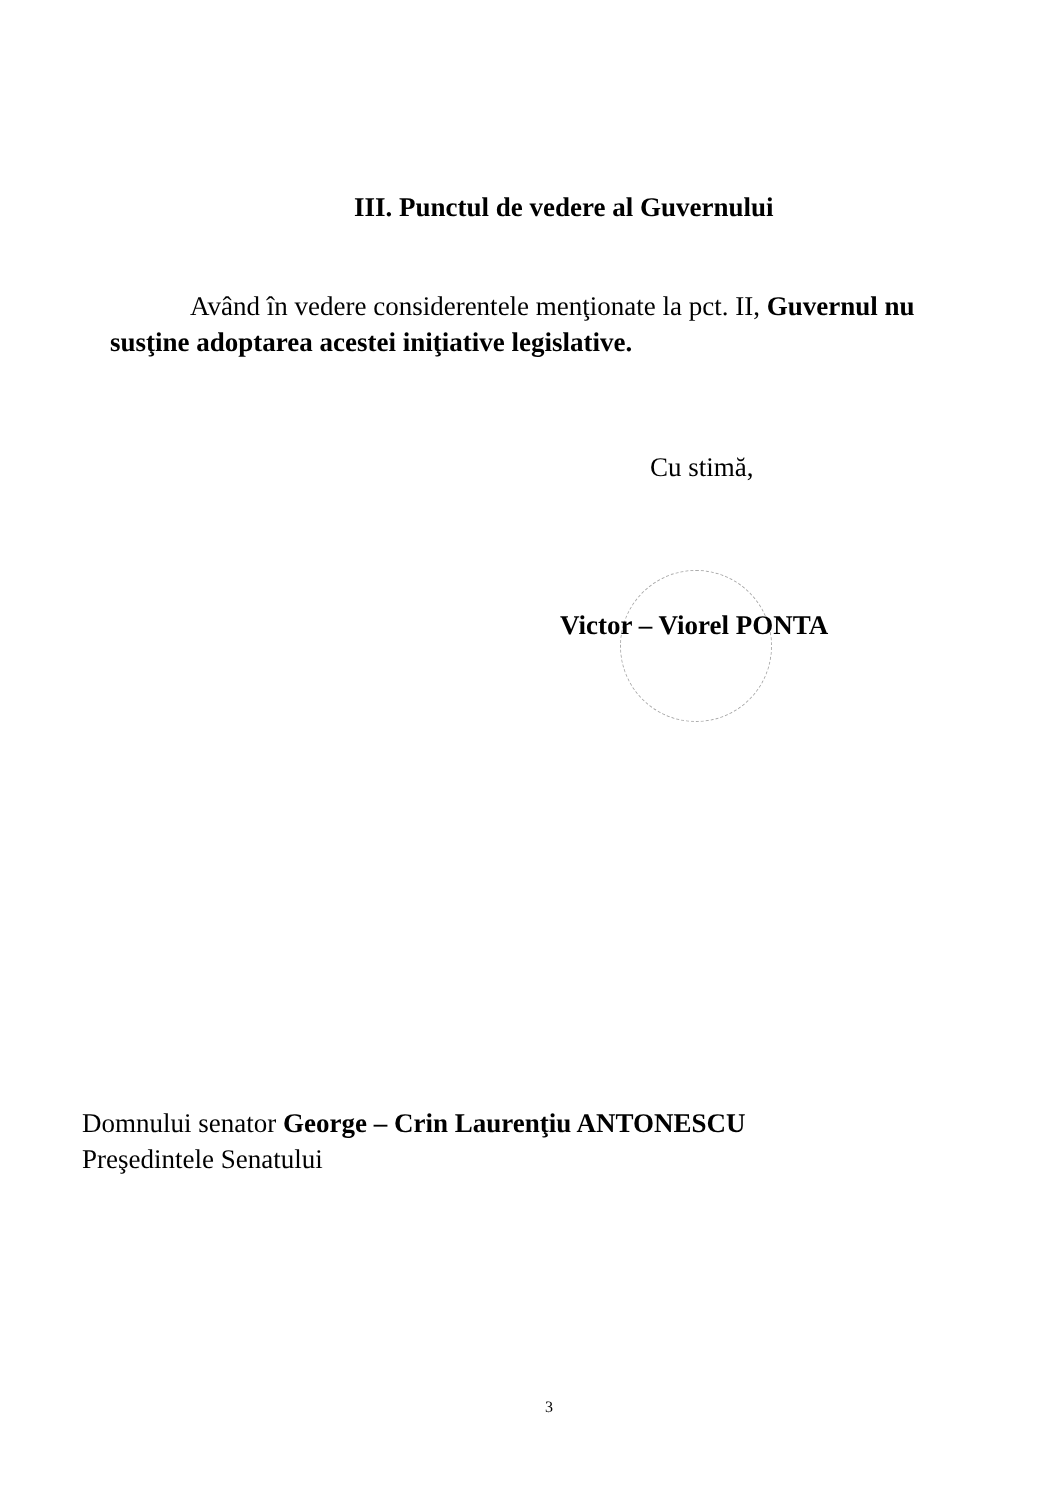III. Punctul de vedere al Guvernului
Având în vedere considerentele menţionate la pct. II, Guvernul nu susţine adoptarea acestei iniţiative legislative.
Cu stimă,
Victor – Viorel PONTA
Domnului senator George – Crin Laurenţiu ANTONESCU
Preşedintele Senatului
3